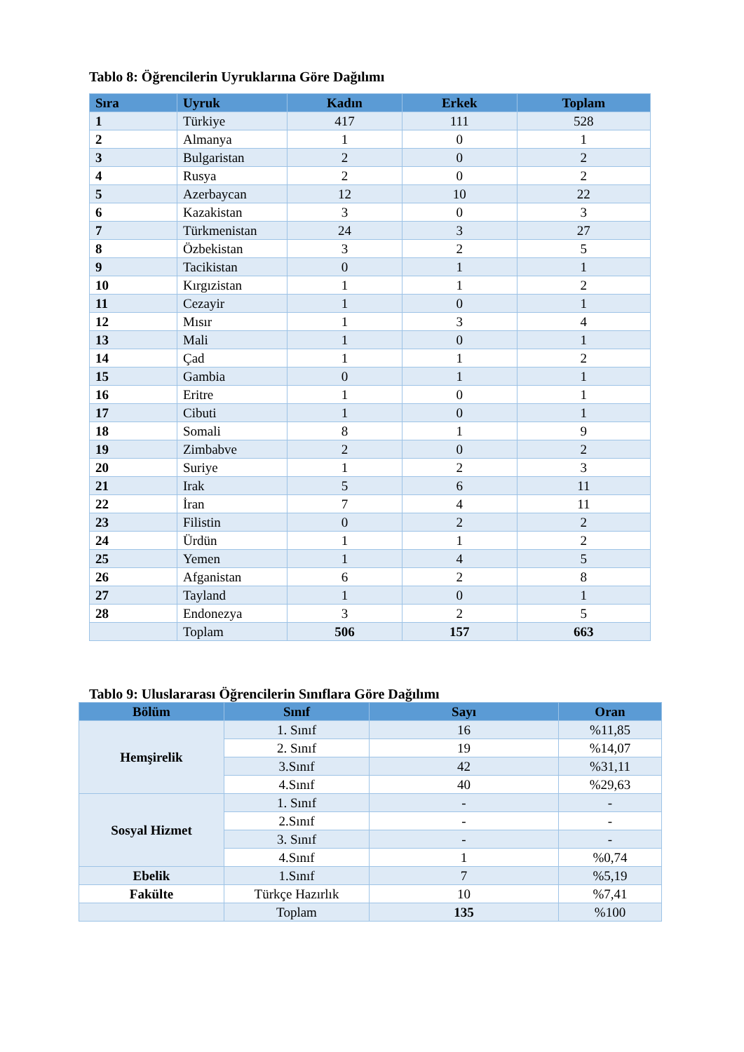Tablo 8: Öğrencilerin Uyruklarına Göre Dağılımı
| Sıra | Uyruk | Kadın | Erkek | Toplam |
| --- | --- | --- | --- | --- |
| 1 | Türkiye | 417 | 111 | 528 |
| 2 | Almanya | 1 | 0 | 1 |
| 3 | Bulgaristan | 2 | 0 | 2 |
| 4 | Rusya | 2 | 0 | 2 |
| 5 | Azerbaycan | 12 | 10 | 22 |
| 6 | Kazakistan | 3 | 0 | 3 |
| 7 | Türkmenistan | 24 | 3 | 27 |
| 8 | Özbekistan | 3 | 2 | 5 |
| 9 | Tacikistan | 0 | 1 | 1 |
| 10 | Kırgızistan | 1 | 1 | 2 |
| 11 | Cezayir | 1 | 0 | 1 |
| 12 | Mısır | 1 | 3 | 4 |
| 13 | Mali | 1 | 0 | 1 |
| 14 | Çad | 1 | 1 | 2 |
| 15 | Gambia | 0 | 1 | 1 |
| 16 | Eritre | 1 | 0 | 1 |
| 17 | Cibuti | 1 | 0 | 1 |
| 18 | Somali | 8 | 1 | 9 |
| 19 | Zimbabve | 2 | 0 | 2 |
| 20 | Suriye | 1 | 2 | 3 |
| 21 | Irak | 5 | 6 | 11 |
| 22 | İran | 7 | 4 | 11 |
| 23 | Filistin | 0 | 2 | 2 |
| 24 | Ürdün | 1 | 1 | 2 |
| 25 | Yemen | 1 | 4 | 5 |
| 26 | Afganistan | 6 | 2 | 8 |
| 27 | Tayland | 1 | 0 | 1 |
| 28 | Endonezya | 3 | 2 | 5 |
| | Toplam | 506 | 157 | 663 |
Tablo 9: Uluslararası Öğrencilerin Sınıflara Göre Dağılımı
| Bölüm | Sınıf | Sayı | Oran |
| --- | --- | --- | --- |
| Hemşirelik | 1. Sınıf | 16 | %11,85 |
| | 2. Sınıf | 19 | %14,07 |
| | 3.Sınıf | 42 | %31,11 |
| | 4.Sınıf | 40 | %29,63 |
| Sosyal Hizmet | 1. Sınıf | - | - |
| | 2.Sınıf | - | - |
| | 3. Sınıf | - | - |
| | 4.Sınıf | 1 | %0,74 |
| Ebelik | 1.Sınıf | 7 | %5,19 |
| Fakülte | Türkçe Hazırlık | 10 | %7,41 |
| | Toplam | 135 | %100 |